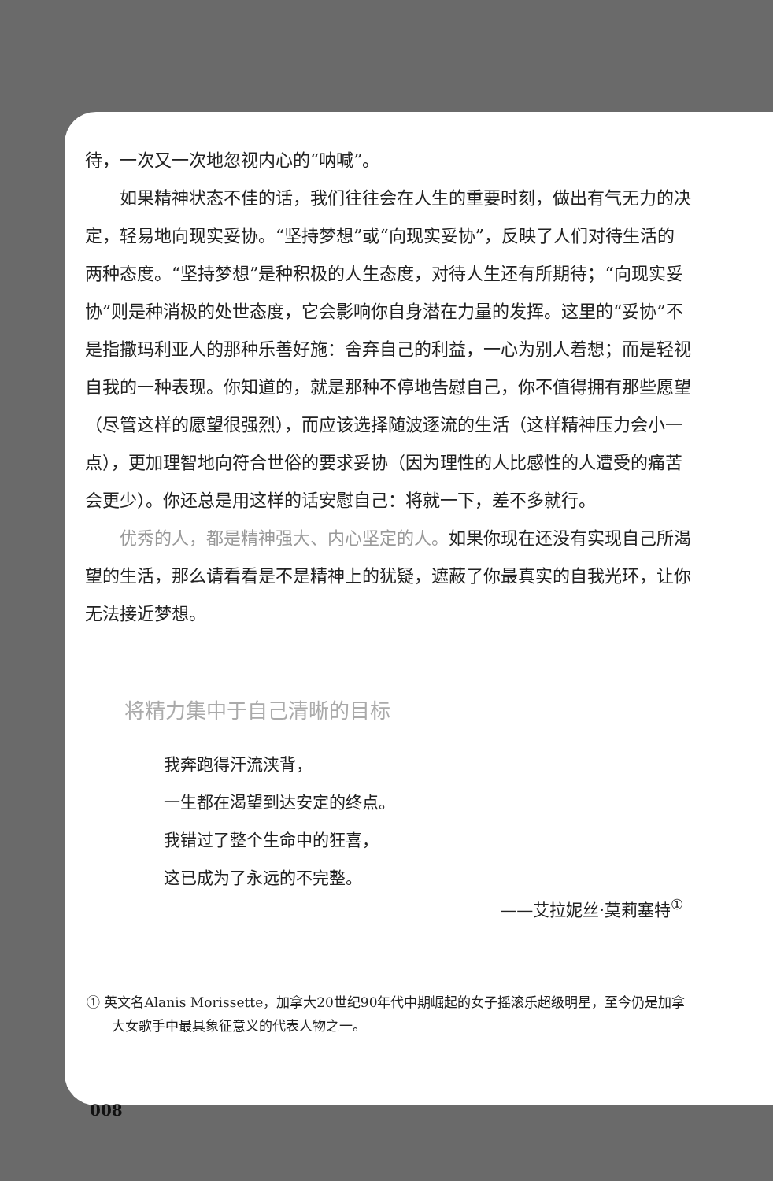待，一次又一次地忽视内心的“呐喊”。
如果精神状态不佳的话，我们往往会在人生的重要时刻，做出有气无力的决定，轻易地向现实妥协。“坚持梦想”或“向现实妥协”，反映了人们对待生活的两种态度。“坚持梦想”是种积极的人生态度，对待人生还有所期待；“向现实妥协”则是种消极的处世态度，它会影响你自身潜在力量的发挥。这里的“妥协”不是指撒玛利亚人的那种乐善好施：舍弃自己的利益，一心为别人着想；而是轻视自我的一种表现。你知道的，就是那种不停地告慰自己，你不值得拥有那些愿望（尽管这样的愿望很强烈），而应该选择随波逐流的生活（这样精神压力会小一点），更加理智地向符合世俗的要求妥协（因为理性的人比感性的人遭受的痛苦会更少）。你还总是用这样的话安慰自己：将就一下，差不多就行。
优秀的人，都是精神强大、内心坚定的人。如果你现在还没有实现自己所渴望的生活，那么请看看是不是精神上的犹疑，遮蔽了你最真实的自我光环，让你无法接近梦想。
将精力集中于自己清晰的目标
我奔跑得汗流浃背，
一生都在渴望到达安定的终点。
我错过了整个生命中的狂喜，
这已成为了永远的不完整。
——艾拉妮丝·莫莉塞特<sup>①</sup>
① 英文名Alanis Morissette，加拿大20世纪90年代中期崛起的女子摇滚乐超级明星，至今仍是加拿大女歌手中最具象征意义的代表人物之一。
008